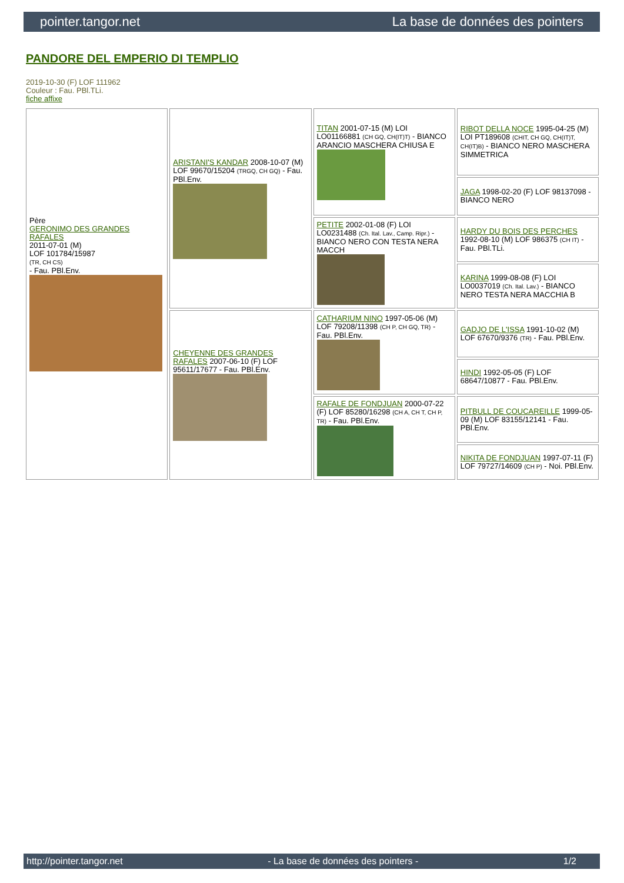pointer.tangor.net La base de données des pointers
PANDORE DEL EMPERIO DI TEMPLIO
2019-10-30 (F) LOF 111962
Couleur : Fau. PBl.TLi.
fiche affixe
| Père GERONIMO DES GRANDES RAFALES 2011-07-01 (M) LOF 101784/15987 (TR, CH CS) - Fau. PBl.Env. | ARISTANI'S KANDAR 2008-10-07 (M) LOF 99670/15204 (TRGQ, CH GQ) - Fau. PBl.Env. | TITAN 2001-07-15 (M) LOI LO01166881 (CH GQ, CH(IT)T) - BIANCO ARANCIO MASCHERA CHIUSA E | RIBOT DELLA NOCE 1995-04-25 (M) LOI PT189608 (CHIT, CH GQ, CH(IT)T, CH(IT)B) - BIANCO NERO MASCHERA SIMMETRICA |
| | | | JAGA 1998-02-20 (F) LOF 98137098 - BIANCO NERO |
| | | PETITE 2002-01-08 (F) LOI LO0231488 (Ch. Ital. Lav., Camp. Ripr.) - BIANCO NERO CON TESTA NERA MACCH | HARDY DU BOIS DES PERCHES 1992-08-10 (M) LOF 986375 (CH IT) - Fau. PBl.TLi. |
| | | | KARINA 1999-08-08 (F) LOI LO0037019 (Ch. Ital. Lav.) - BIANCO NERO TESTA NERA MACCHIA B |
| | CHEYENNE DES GRANDES RAFALES 2007-06-10 (F) LOF 95611/17677 - Fau. PBl.Env. | CATHARIUM NINO 1997-05-06 (M) LOF 79208/11398 (CH P, CH GQ, TR) - Fau. PBl.Env. | GADJO DE L'ISSA 1991-10-02 (M) LOF 67670/9376 (TR) - Fau. PBl.Env. |
| | | | HINDI 1992-05-05 (F) LOF 68647/10877 - Fau. PBl.Env. |
| | | RAFALE DE FONDJUAN 2000-07-22 (F) LOF 85280/16298 (CH A, CH T, CH P, TR) - Fau. PBl.Env. | PITBULL DE COUCAREILLE 1999-05-09 (M) LOF 83155/12141 - Fau. PBl.Env. |
| | | | NIKITA DE FONDJUAN 1997-07-11 (F) LOF 79727/14609 (CH P) - Noi. PBl.Env. |
http://pointer.tangor.net - La base de données des pointers - 1/2